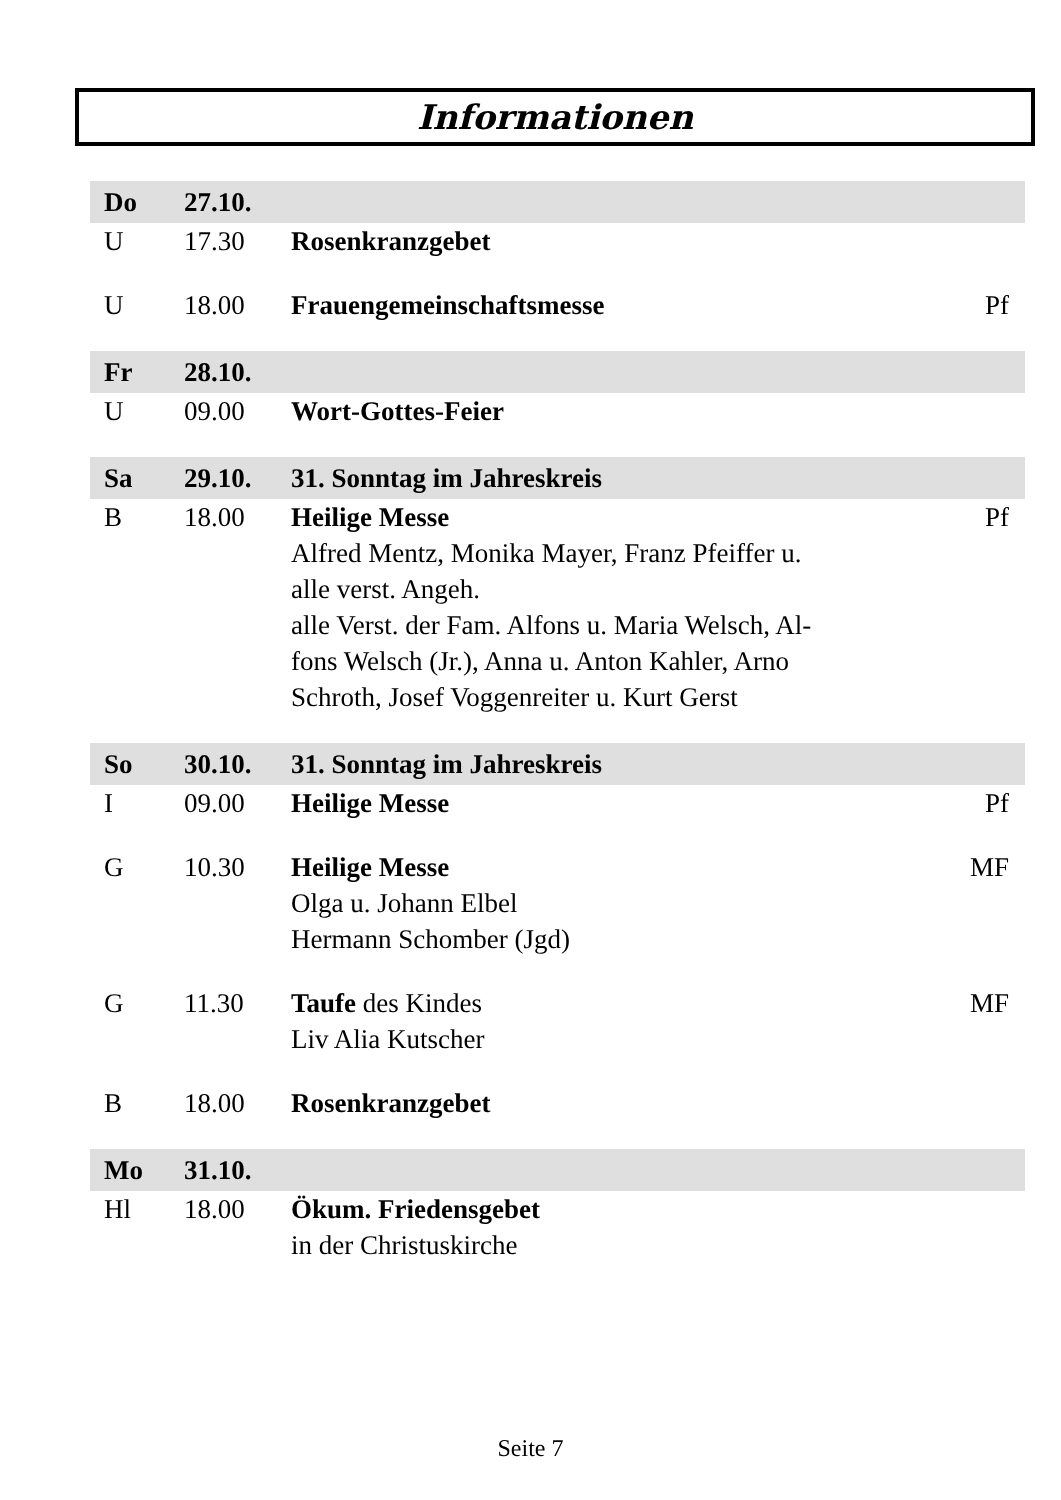Informationen
| Do | 27.10. | | |
| U | 17.30 | Rosenkranzgebet | |
| U | 18.00 | Frauengemeinschaftsmesse | Pf |
| Fr | 28.10. | | |
| U | 09.00 | Wort-Gottes-Feier | |
| Sa | 29.10. | 31. Sonntag im Jahreskreis | |
| B | 18.00 | Heilige Messe Alfred Mentz, Monika Mayer, Franz Pfeiffer u. alle verst. Angeh. alle Verst. der Fam. Alfons u. Maria Welsch, Al- fons Welsch (Jr.), Anna u. Anton Kahler, Arno Schroth, Josef Voggenreiter u. Kurt Gerst | Pf |
| So | 30.10. | 31. Sonntag im Jahreskreis | |
| I | 09.00 | Heilige Messe | Pf |
| G | 10.30 | Heilige Messe Olga u. Johann Elbel Hermann Schomber (Jgd) | MF |
| G | 11.30 | Taufe des Kindes Liv Alia Kutscher | MF |
| B | 18.00 | Rosenkranzgebet | |
| Mo | 31.10. | | |
| Hl | 18.00 | Ökum. Friedensgebet in der Christuskirche | |
Seite 7